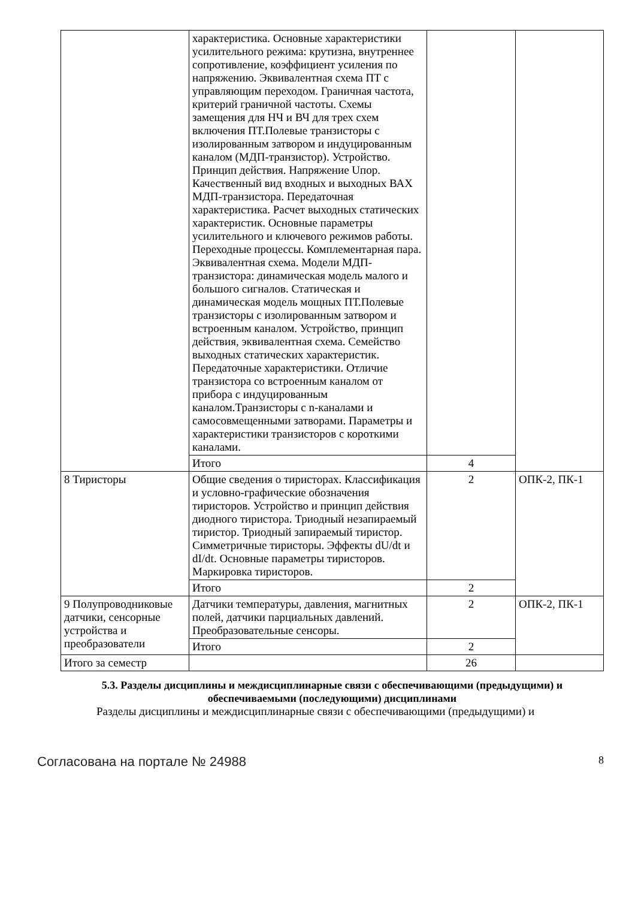| | характеристика. Основные характеристики усилительного режима: крутизна, внутреннее сопротивление, коэффициент усиления по напряжению. Эквивалентная схема ПТ с управляющим переходом. Граничная частота, критерий граничной частоты. Схемы замещения для НЧ и ВЧ для трех схем включения ПТ.Полевые транзисторы с изолированным затвором и индуцированным каналом (МДП-транзистор). Устройство. Принцип действия. Напряжение Uпор. Качественный вид входных и выходных ВАХ МДП-транзистора. Передаточная характеристика. Расчет выходных статических характеристик. Основные параметры усилительного и ключевого режимов работы. Переходные процессы. Комплементарная пара. Эквивалентная схема. Модели МДП-транзистора: динамическая модель малого и большого сигналов. Статическая и динамическая модель мощных ПТ.Полевые транзисторы с изолированным затвором и встроенным каналом. Устройство, принцип действия, эквивалентная схема. Семейство выходных статических характеристик. Передаточные характеристики. Отличие транзистора со встроенным каналом от прибора с индуцированным каналом.Транзисторы с n-каналами и самосовмещенными затворами. Параметры и характеристики транзисторов с короткими каналами. | | |
| | Итого | 4 | |
| 8 Тиристоры | Общие сведения о тиристорах. Классификация и условно-графические обозначения тиристоров. Устройство и принцип действия диодного тиристора. Триодный незапираемый тиристор. Триодный запираемый тиристор. Симметричные тиристоры. Эффекты dU/dt и dI/dt. Основные параметры тиристоров. Маркировка тиристоров. | 2 | ОПК-2, ПК-1 |
| | Итого | 2 | |
| 9 Полупроводниковые датчики, сенсорные устройства и преобразователи | Датчики температуры, давления, магнитных полей, датчики парциальных давлений. Преобразовательные сенсоры. | 2 | ОПК-2, ПК-1 |
| | Итого | 2 | |
| Итого за семестр | | 26 | |
5.3. Разделы дисциплины и междисциплинарные связи с обеспечивающими (предыдущими) и обеспечиваемыми (последующими) дисциплинами
Разделы дисциплины и междисциплинарные связи с обеспечивающими (предыдущими) и
Согласована на портале № 24988 8